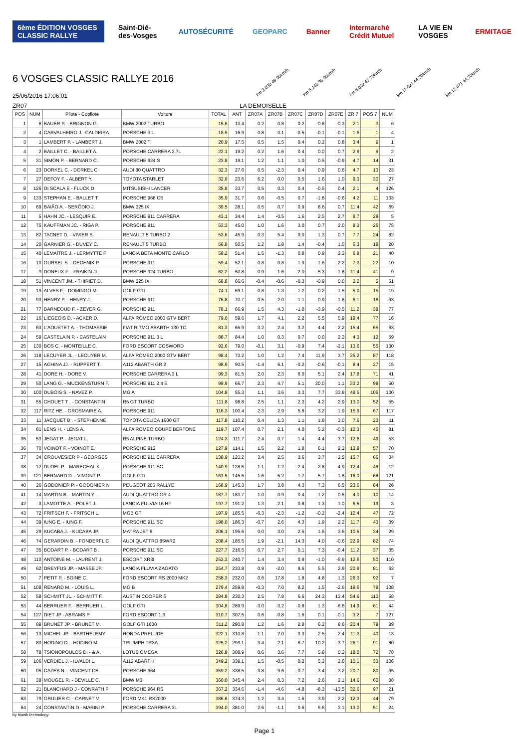6ème ÉDITION VOSGES CLASSIC RALLYE
Saint-Dié-des-Vosges AUTOSÉCURITÉ GEOPARC Banner Intermarché Crédit Mutuel LA VIE EN VOSGES ERMITAGE
6 VOSGES CLASSIC RALLYE 2016
km 2.030 49.90km/h km 5.143 36.90km/h km 6.092 47.70km/h km 11.021 44.70km/h km 12.471 44.70km/h
25/06/2016 17:06:01
ZR07 LA DEMOISELLE
| POS | NUM | Pilote - Copilote | Voiture | TOTAL | ANT | ZR07A | ZR07B | ZR07C | ZR07D | ZR07E | ZR 7 | POS 7 | NUM |
| --- | --- | --- | --- | --- | --- | --- | --- | --- | --- | --- | --- | --- | --- |
| 1 | 6 | BAUER P. - BRIGNON G. | BMW 2002 TURBO | 15.5 | 13.4 | 0.2 | 0.8 | 0.2 | -0.6 | -0.3 | 2.1 | 3 | 6 |
| 2 | 4 | CARVALHEIRO J. -CALDEIRA | PORSCHE 3 L | 18.5 | 16.9 | 0.8 | 0.1 | -0.5 | -0.1 | -0.1 | 1.6 | 1 | 4 |
| 3 | 1 | LAMBERT P. - LAMBERT J. | BMW 2002 TI | 20.9 | 17.5 | 0.5 | 1.5 | 0.4 | 0.2 | 0.8 | 3.4 | 9 | 1 |
| 4 | 2 | BAILLET C. - BAILLET A. | PORSCHE CARRERA 2.7L | 22.1 | 19.2 | 0.2 | 1.6 | 0.4 | 0.0 | 0.7 | 2.9 | 6 | 2 |
| 5 | 31 | SIMON P. - BERNARD C. | PORSCHE 924 S | 23.8 | 19.1 | 1.2 | 1.1 | 1.0 | 0.5 | -0.9 | 4.7 | 14 | 31 |
| 6 | 23 | DORKEL C. - DORKEL C. | AUDI 80 QUATTRO | 32.3 | 27.6 | 0.5 | -2.3 | 0.4 | 0.9 | 0.6 | 4.7 | 13 | 23 |
| 7 | 27 | DEFOY F. - ALBERT Y. | TOYOTA STARLET | 32.9 | 23.6 | 6.2 | 0.0 | 0.5 | 1.6 | 1.0 | 9.3 | 30 | 27 |
| 8 | 126 | DI SCALA E - FLUCK D | MITSUBISHI LANCER | 35.8 | 33.7 | 0.5 | 0.3 | 0.4 | -0.5 | 0.4 | 2.1 | 4 | 126 |
| 9 | 133 | STEPHAN E. - BALLET T. | PORSCHE 968 CS | 35.9 | 31.7 | 0.6 | -0.5 | 0.7 | -1.8 | -0.6 | 4.2 | 11 | 133 |
| 10 | 69 | BAIÃO A. - SERÔDIO J. | BMW 325 IX | 39.5 | 28.1 | 0.5 | 0.7 | 0.9 | 8.6 | 0.7 | 11.4 | 42 | 69 |
| 11 | 5 | HAHN JC. - LESQUIR E. | PORSCHE 911 CARRERA | 43.1 | 34.4 | 1.4 | -0.5 | 1.6 | 2.5 | 2.7 | 8.7 | 29 | 5 |
| 12 | 75 | KAUFFMAN JC. - RIGA P. | PORSCHE 911 | 53.3 | 45.0 | 1.0 | 1.6 | 3.0 | 0.7 | 2.0 | 8.3 | 26 | 75 |
| 13 | 82 | TACNET D. - VIVIER S. | RENAULT 5 TURBO 2 | 53.6 | 45.9 | 0.3 | 5.4 | 0.0 | 1.3 | 0.7 | 7.7 | 24 | 82 |
| 14 | 20 | GARNIER G. - DUVEY C. | RENAULT 5 TURBO | 56.8 | 50.5 | 1.2 | 1.8 | 1.4 | -0.4 | 1.5 | 6.3 | 18 | 20 |
| 15 | 40 | LEMAÎTRE J. - LERMYTTE F | LANCIA BETA MONTE CARLO | 58.2 | 51.4 | 1.5 | -1.3 | 0.8 | 0.9 | 2.3 | 6.8 | 21 | 40 |
| 16 | 10 | OURSEL S. - DECHNIK P. | PORSCHE 911 | 59.4 | 52.1 | 0.8 | 0.8 | 1.9 | 1.6 | 2.2 | 7.3 | 22 | 10 |
| 17 | 9 | DONEUX F. - FRAIKIN JL. | PORSCHE 924 TURBO | 62.2 | 50.8 | 0.9 | 1.6 | 2.0 | 5.3 | 1.6 | 11.4 | 41 | 9 |
| 18 | 51 | VINCENT JM. - THIRIET D. | BMW 325 IX | 68.8 | 66.6 | -0.4 | -0.6 | -0.3 | -0.9 | 0.0 | 2.2 | 5 | 51 |
| 19 | 19 | ALVES F. - DOMINGO M. | GOLF GTI | 74.1 | 69.1 | 0.8 | 1.3 | 1.2 | 0.2 | 1.5 | 5.0 | 15 | 19 |
| 20 | 93 | HENRY P. - HENRY J. | PORSCHE 911 | 76.8 | 70.7 | 0.5 | 2.0 | 1.1 | 0.9 | 1.6 | 6.1 | 16 | 93 |
| 21 | 77 | BARNEOUD F. - ZEYER G. | PORSCHE 911 | 78.1 | 66.9 | 1.5 | 4.3 | -1.0 | -3.9 | -0.5 | 11.2 | 38 | 77 |
| 22 | 16 | LIEGEOIS D. - ACKER D. | ALFA ROMEO 2000 GTV BERT | 79.0 | 59.6 | 1.7 | 4.1 | 2.2 | 5.5 | 5.9 | 19.4 | 77 | 16 |
| 23 | 63 | L'AOUSTET A. - THOMASSIE | FIAT RITMO ABARTH 130 TC | 81.3 | 65.9 | 3.2 | 2.4 | 3.2 | 4.4 | 2.2 | 15.4 | 65 | 63 |
| 24 | 59 | CASTELAIN P. - CASTELAIN | PORSCHE 911 3 L | 88.7 | 84.4 | 1.0 | 0.3 | 0.7 | 0.0 | 2.3 | 4.3 | 12 | 59 |
| 25 | 130 | BOS C. - MONTEILLE C. | FORD ESCORT COSWORD | 92.6 | 79.0 | -0.1 | 3.1 | -0.9 | 7.4 | -2.1 | 13.6 | 55 | 130 |
| 26 | 118 | LECUYER JL. - LECUYER M. | ALFA ROMEO 2000 GTV BERT | 98.4 | 73.2 | 1.0 | 1.2 | 7.4 | 11.9 | 3.7 | 25.2 | 87 | 118 |
| 27 | 15 | AGHINA JJ. - RUPPERT T. | A112 ABARTH GR 2 | 98.9 | 90.5 | -1.4 | 6.1 | -0.2 | -0.6 | -0.1 | 8.4 | 27 | 15 |
| 28 | 41 | DORE H. - DORE V. | PORSCHE CARRERA 3 L | 99.3 | 81.5 | 2.0 | 2.3 | 6.0 | 5.1 | 2.4 | 17.8 | 71 | 41 |
| 29 | 50 | LANG G. - MUCKENSTURN F. | PORSCHE 911 2.4 E | 99.9 | 66.7 | 2.3 | 4.7 | 5.1 | 20.0 | 1.1 | 33.2 | 98 | 50 |
| 30 | 100 | DUBOIS S. - NAVEZ P. | MG A | 104.8 | 55.3 | 1.1 | 3.6 | 3.3 | 7.7 | 33.8 | 49.5 | 105 | 100 |
| 31 | 55 | CHOUET T . - CONSTANTIN | R5 GT TURBO | 111.8 | 98.8 | 2.5 | 1.1 | 2.3 | 4.2 | 2.9 | 13.0 | 52 | 55 |
| 32 | 117 | RITZ HE. - GROSMAIRE A. | PORSCHE 911 | 116.3 | 100.4 | 2.3 | 2.9 | 5.6 | 3.2 | 1.9 | 15.9 | 67 | 117 |
| 33 | 11 | JACQUET B . - STEPHENNE | TOYOTA CELICA 1600 GT | 117.8 | 110.2 | 0.4 | 1.3 | 1.1 | 1.8 | 3.0 | 7.6 | 23 | 11 |
| 34 | 81 | LENS H. - LENS A. | ALFA ROMEO COUPE BERTONE | 119.7 | 107.4 | 0.7 | 2.1 | 4.0 | 5.2 | -0.3 | 12.3 | 45 | 81 |
| 35 | 53 | JEGAT P. - JEGAT L. | R5 ALPINE TURBO | 124.3 | 111.7 | 2.4 | 0.7 | 1.4 | 4.4 | 3.7 | 12.6 | 49 | 53 |
| 36 | 70 | VOINOT F. - VOINOT E. | PORSCHE 912 | 127.9 | 114.1 | 1.5 | 2.2 | 1.8 | 6.1 | 2.2 | 13.8 | 57 | 70 |
| 37 | 34 | CROUVESIER P - GEORGES | PORSCHE 911 CARRERA | 138.9 | 123.2 | 3.4 | 2.5 | 3.6 | 3.7 | 2.5 | 15.7 | 66 | 34 |
| 38 | 12 | DUDEL P. - MARECHAL K . | PORSCHE 911 SC | 140.9 | 128.5 | 1.1 | 1.2 | 2.4 | 2.8 | 4.9 | 12.4 | 46 | 12 |
| 39 | 121 | BERNARD D. - VIMONT P. | GOLF GTI | 161.5 | 145.5 | 1.6 | 5.2 | 1.7 | 5.7 | 1.8 | 16.0 | 68 | 121 |
| 40 | 26 | GODONIER P. - GODONIER N | PEUGEOT 205 RALLYE | 168.9 | 145.3 | 1.7 | 3.8 | 4.3 | 7.3 | 6.5 | 23.6 | 84 | 26 |
| 41 | 14 | MARTIN B. - MARTIN Y . | AUDI QUATTRO GR 4 | 187.7 | 183.7 | 1.0 | 0.9 | 0.4 | 1.2 | 0.5 | 4.0 | 10 | 14 |
| 42 | 3 | LAMOTTE A. - POLET J. | LANCIA FULVIA 16 HF | 197.7 | 191.2 | 1.3 | 2.1 | 0.8 | 1.3 | 1.0 | 6.5 | 19 | 3 |
| 43 | 72 | FRITSCH F. - FRITSCH L. | MGB GT | 197.9 | 185.5 | -6.3 | -2.3 | -1.2 | -0.2 | -2.4 | 12.4 | 47 | 72 |
| 44 | 39 | IUNG E. - IUNG F. | PORSCHE 911 SC | 198.0 | 186.3 | -0.7 | 2.6 | 4.3 | 1.9 | 2.2 | 11.7 | 43 | 39 |
| 45 | 29 | KUCABA J. - KUCABA JP. | MATRA JET 6 | 206.1 | 195.6 | 0.0 | 3.0 | 2.5 | 1.5 | 3.5 | 10.5 | 34 | 29 |
| 46 | 74 | GERARDIN B. - FONDERFLIC | AUDI QUATTRO 85WR2 | 208.4 | 185.5 | 1.9 | -2.1 | 14.3 | 4.0 | -0.6 | 22.9 | 82 | 74 |
| 47 | 35 | BODART P. - BODART B . | PORSCHE 911 SC | 227.7 | 216.5 | 0.7 | 2.7 | 0.1 | 7.3 | -0.4 | 11.2 | 37 | 35 |
| 48 | 110 | ANTOINE M. - LAURENT J. | ESCORT XR3I | 253.3 | 240.7 | 1.4 | 3.4 | 0.9 | -1.0 | -5.9 | 12.6 | 50 | 110 |
| 49 | 62 | DREYFUS JP. - MASSE JP. | LANCIA FLUVIA ZAGATO | 254.7 | 233.8 | 0.9 | -2.0 | 9.6 | 5.5 | 2.9 | 20.9 | 81 | 62 |
| 50 | 7 | PETIT P. - BOINE C. | FORD ESCORT RS 2000 MK2 | 258.3 | 232.0 | 0.6 | 17.8 | 1.8 | 4.8 | 1.3 | 26.3 | 92 | 7 |
| 51 | 108 | RENARD M. - LOUIS L. | MG B | 279.4 | 259.8 | -0.3 | 7.0 | 8.2 | 1.5 | -2.6 | 19.6 | 78 | 108 |
| 52 | 58 | SCHMITT JL. - SCHMITT F. | AUSTIN COOPER S | 284.9 | 230.3 | 2.5 | 7.8 | 6.6 | 24.3 | 13.4 | 54.6 | 110 | 58 |
| 53 | 44 | BERRUER F. - BERRUER L. | GOLF GTI | 304.8 | 289.9 | -3.0 | -3.2 | -0.8 | 1.3 | -6.6 | 14.9 | 61 | 44 |
| 54 | 127 | DIET JP - ABRAMS P | FORD ESCORT 1.3 | 310.7 | 307.5 | 0.6 | -0.8 | 1.6 | 0.1 | -0.1 | 3.2 | 7 | 127 |
| 55 | 89 | BRUNET JP. - BRUNET M. | GOLF GTI 1600 | 311.2 | 290.8 | 1.2 | 1.6 | 2.8 | 6.2 | 8.6 | 20.4 | 79 | 89 |
| 56 | 13 | MICHEL JP. - BARTHELEMY | HONDA PRELUDE | 322.1 | 310.8 | 1.1 | 2.0 | 3.3 | 2.5 | 2.4 | 11.3 | 40 | 13 |
| 57 | 80 | HODINO D. - HODINO M. | TRIUMPH TR3A | 325.2 | 299.1 | 3.4 | 2.1 | 6.7 | 10.2 | 3.7 | 26.1 | 91 | 80 |
| 58 | 78 | TSIONOPOULOS D. - & A. | LOTUS OMEGA | 326.9 | 308.9 | 0.6 | 3.6 | 7.7 | 5.8 | 0.3 | 18.0 | 72 | 78 |
| 59 | 106 | VERDIEL J. - ILVALDI L. | A112 ABARTH | 349.2 | 339.1 | 1.5 | -0.5 | 0.2 | 5.3 | 2.6 | 10.1 | 33 | 106 |
| 60 | 95 | CAZES N. - VINCENT CE. | PORSCHE 964 | 359.2 | 338.5 | -3.8 | -9.6 | -0.7 | 3.4 | 3.2 | 20.7 | 80 | 95 |
| 61 | 38 | MOUGEL R. - DEVILLE C. | BMW M3 | 360.0 | 345.4 | 2.4 | 0.3 | 7.2 | 2.6 | 2.1 | 14.6 | 60 | 38 |
| 62 | 21 | BLANCHARD J - CONRATH P | PORSCHE 964 RS | 367.2 | 334.6 | -1.4 | -4.6 | -4.8 | -8.3 | -13.5 | 32.6 | 97 | 21 |
| 63 | 79 | GRULIER C. - CARNET V. | FORD MK1 RS2000 | 386.6 | 374.3 | 1.2 | 3.4 | 1.6 | 3.9 | 2.2 | 12.3 | 44 | 79 |
| 64 | 24 | CONSTANTIN D - MARINI P | PORSCHE CARRERA 3L | 394.0 | 381.0 | 2.6 | -1.1 | 0.6 | 5.6 | 3.1 | 13.0 | 51 | 24 |
by blunik technology
Page 1